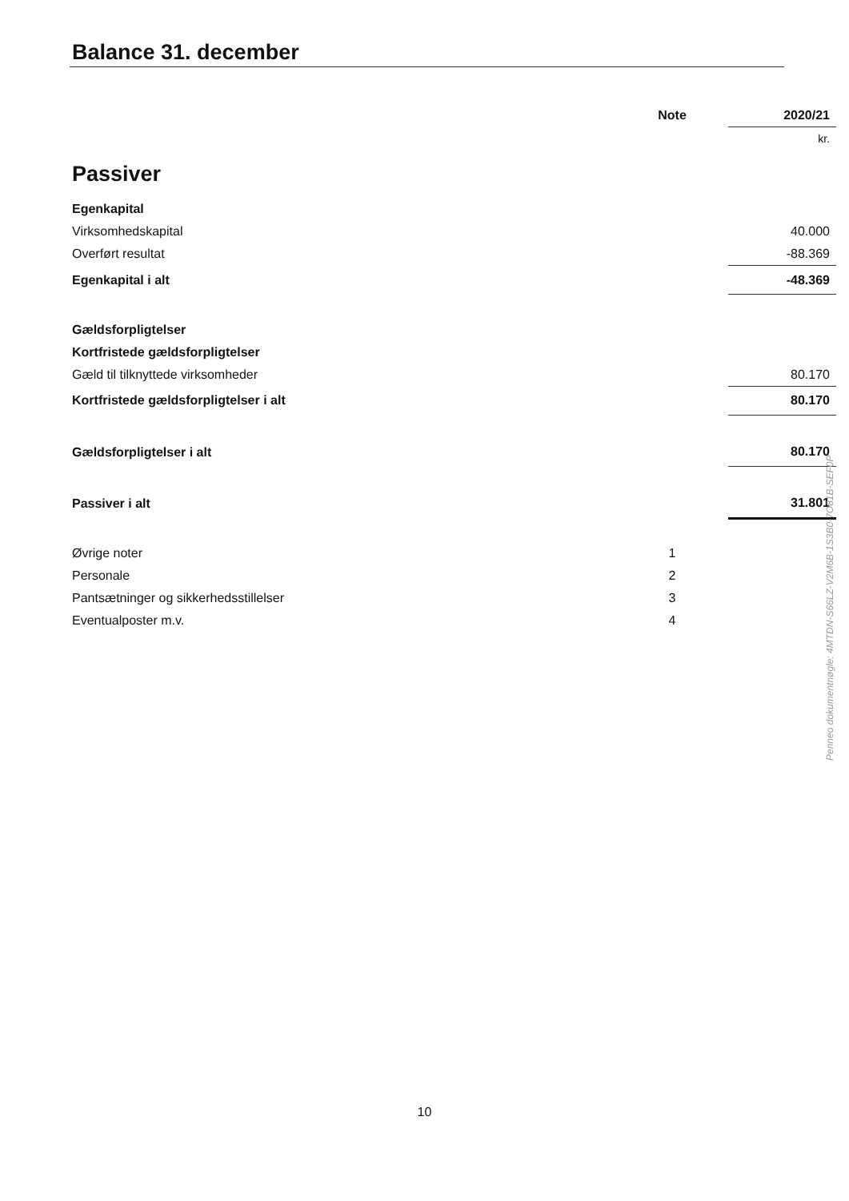Balance 31. december
| | Note | 2020/21 |
| --- | --- | --- |
| | | kr. |
| Passiver | | |
| Egenkapital | | |
| Virksomhedskapital | | 40.000 |
| Overført resultat | | -88.369 |
| Egenkapital i alt | | -48.369 |
| Gældsforpligtelser | | |
| Kortfristede gældsforpligtelser | | |
| Gæld til tilknyttede virksomheder | | 80.170 |
| Kortfristede gældsforpligtelser i alt | | 80.170 |
| Gældsforpligtelser i alt | | 80.170 |
| Passiver i alt | | 31.801 |
| Øvrige noter | 1 | |
| Personale | 2 | |
| Pantsætninger og sikkerhedsstillelser | 3 | |
| Eventualposter m.v. | 4 | |
Penneo dokumentnøgle: 4MTDN-S66LZ-V2M6B-1S3B0-7O81B-SEF0P
10